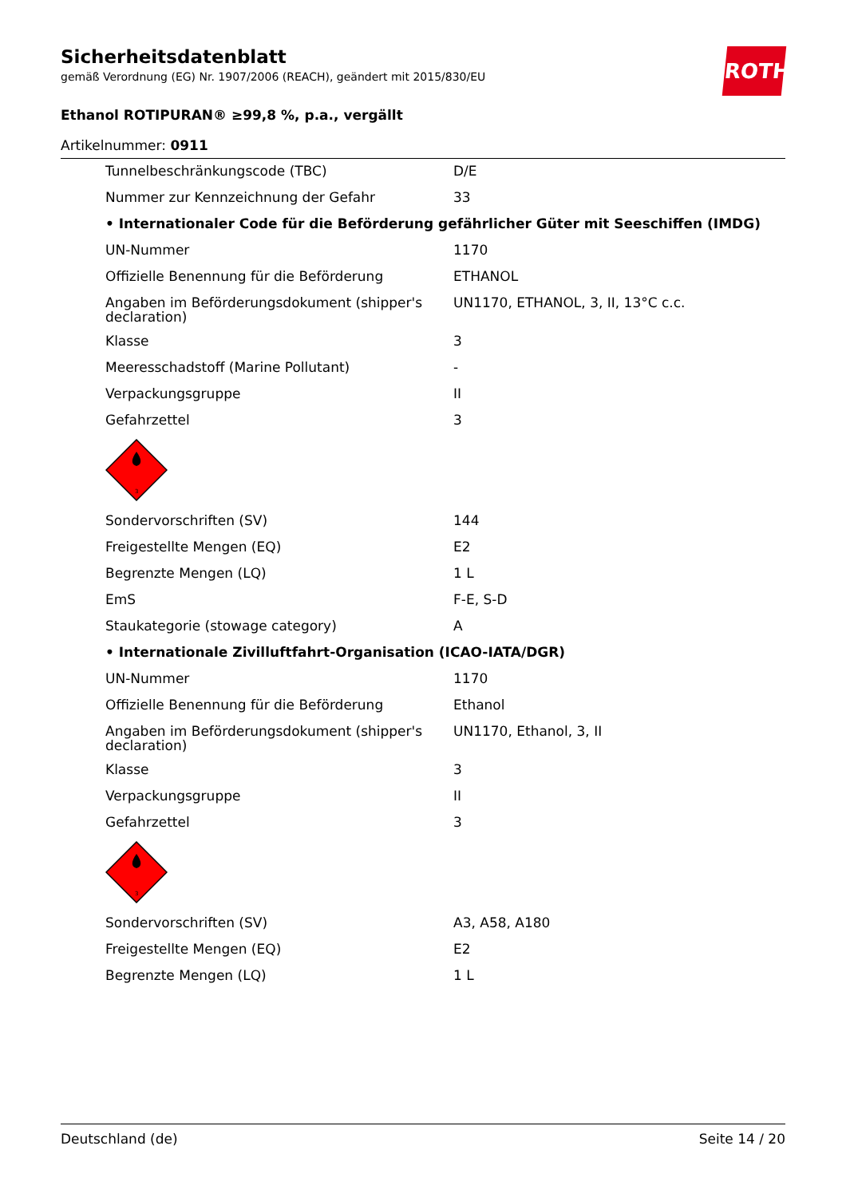ROTH
Sicherheitsdatenblatt
gemäß Verordnung (EG) Nr. 1907/2006 (REACH), geändert mit 2015/830/EU
Ethanol ROTIPURAN® ≥99,8 %, p.a., vergällt
Artikelnummer: 0911
| Tunnelbeschränkungscode (TBC) | D/E |
| Nummer zur Kennzeichnung der Gefahr | 33 |
| • Internationaler Code für die Beförderung gefährlicher Güter mit Seeschiffen (IMDG) | |
| UN-Nummer | 1170 |
| Offizielle Benennung für die Beförderung | ETHANOL |
| Angaben im Beförderungsdokument (shipper's declaration) | UN1170, ETHANOL, 3, II, 13°C c.c. |
| Klasse | 3 |
| Meeresschadstoff (Marine Pollutant) | - |
| Verpackungsgruppe | II |
| Gefahrzettel | 3 |
| 3 | |
| Sondervorschriften (SV) | 144 |
| Freigestellte Mengen (EQ) | E2 |
| Begrenzte Mengen (LQ) | 1 L |
| EmS | F-E, S-D |
| Staukategorie (stowage category) | A |
| • Internationale Zivilluftfahrt-Organisation (ICAO-IATA/DGR) | |
| UN-Nummer | 1170 |
| Offizielle Benennung für die Beförderung | Ethanol |
| Angaben im Beförderungsdokument (shipper's declaration) | UN1170, Ethanol, 3, II |
| Klasse | 3 |
| Verpackungsgruppe | II |
| Gefahrzettel | 3 |
| 3 | |
| Sondervorschriften (SV) | A3, A58, A180 |
| Freigestellte Mengen (EQ) | E2 |
| Begrenzte Mengen (LQ) | 1 L |
Deutschland (de) Seite 14 / 20